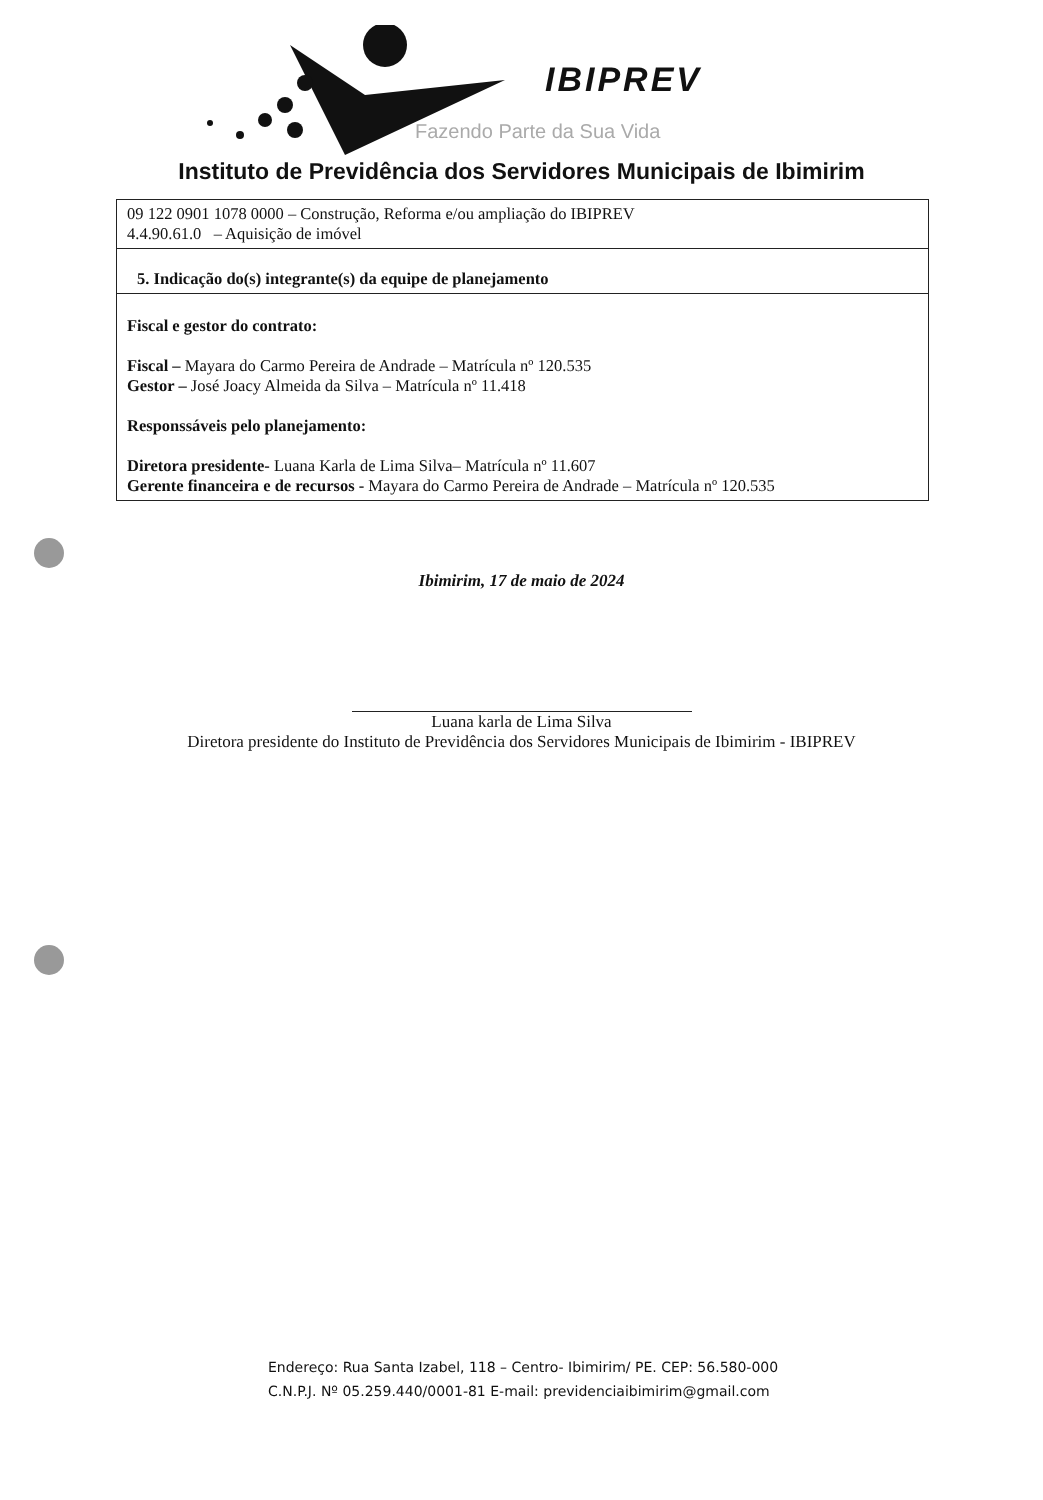IBIPREV
Fazendo Parte da Sua Vida
Instituto de Previdência dos Servidores Municipais de Ibimirim
| 09 122 0901 1078 0000 – Construção, Reforma e/ou ampliação do IBIPREV 4.4.90.61.0 – Aquisição de imóvel |
| 5. Indicação do(s) integrante(s) da equipe de planejamento |
| Fiscal e gestor do contrato: Fiscal – Mayara do Carmo Pereira de Andrade – Matrícula nº 120.535 Gestor – José Joacy Almeida da Silva – Matrícula nº 11.418 Responssáveis pelo planejamento: Diretora presidente- Luana Karla de Lima Silva– Matrícula nº 11.607 Gerente financeira e de recursos - Mayara do Carmo Pereira de Andrade – Matrícula nº 120.535 |
Ibimirim, 17 de maio de 2024
Luana karla de Lima Silva
Diretora presidente do Instituto de Previdência dos Servidores Municipais de Ibimirim - IBIPREV
Endereço: Rua Santa Izabel, 118 – Centro- Ibimirim/ PE. CEP: 56.580-000
C.N.P.J. Nº 05.259.440/0001-81 E-mail: previdenciaibimirim@gmail.com